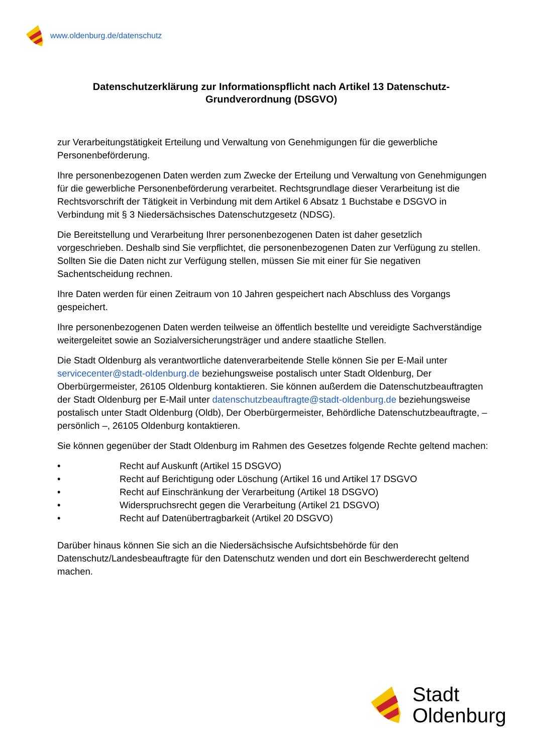www.oldenburg.de/datenschutz
Datenschutzerklärung zur Informationspflicht nach Artikel 13 Datenschutz-Grundverordnung (DSGVO)
zur Verarbeitungstätigkeit Erteilung und Verwaltung von Genehmigungen für die gewerbliche Personenbeförderung.
Ihre personenbezogenen Daten werden zum Zwecke der Erteilung und Verwaltung von Genehmigungen für die gewerbliche Personenbeförderung verarbeitet. Rechtsgrundlage dieser Verarbeitung ist die Rechtsvorschrift der Tätigkeit in Verbindung mit dem Artikel 6 Absatz 1 Buchstabe e DSGVO in Verbindung mit § 3 Niedersächsisches Datenschutzgesetz (NDSG).
Die Bereitstellung und Verarbeitung Ihrer personenbezogenen Daten ist daher gesetzlich vorgeschrieben. Deshalb sind Sie verpflichtet, die personenbezogenen Daten zur Verfügung zu stellen. Sollten Sie die Daten nicht zur Verfügung stellen, müssen Sie mit einer für Sie negativen Sachentscheidung rechnen.
Ihre Daten werden für einen Zeitraum von 10 Jahren gespeichert nach Abschluss des Vorgangs gespeichert.
Ihre personenbezogenen Daten werden teilweise an öffentlich bestellte und vereidigte Sachverständige weitergeleitet sowie an Sozialversicherungsträger und andere staatliche Stellen.
Die Stadt Oldenburg als verantwortliche datenverarbeitende Stelle können Sie per E-Mail unter servicecenter@stadt-oldenburg.de beziehungsweise postalisch unter Stadt Oldenburg, Der Oberbürgermeister, 26105 Oldenburg kontaktieren. Sie können außerdem die Datenschutzbeauftragten der Stadt Oldenburg per E-Mail unter datenschutzbeauftragte@stadt-oldenburg.de beziehungsweise postalisch unter Stadt Oldenburg (Oldb), Der Oberbürgermeister, Behördliche Datenschutzbeauftragte, – persönlich –, 26105 Oldenburg kontaktieren.
Sie können gegenüber der Stadt Oldenburg im Rahmen des Gesetzes folgende Rechte geltend machen:
• Recht auf Auskunft (Artikel 15 DSGVO)
• Recht auf Berichtigung oder Löschung (Artikel 16 und Artikel 17 DSGVO
• Recht auf Einschränkung der Verarbeitung (Artikel 18 DSGVO)
• Widerspruchsrecht gegen die Verarbeitung (Artikel 21 DSGVO)
• Recht auf Datenübertragbarkeit (Artikel 20 DSGVO)
Darüber hinaus können Sie sich an die Niedersächsische Aufsichtsbehörde für den Datenschutz/Landesbeauftragte für den Datenschutz wenden und dort ein Beschwerderecht geltend machen.
Stadt
Oldenburg